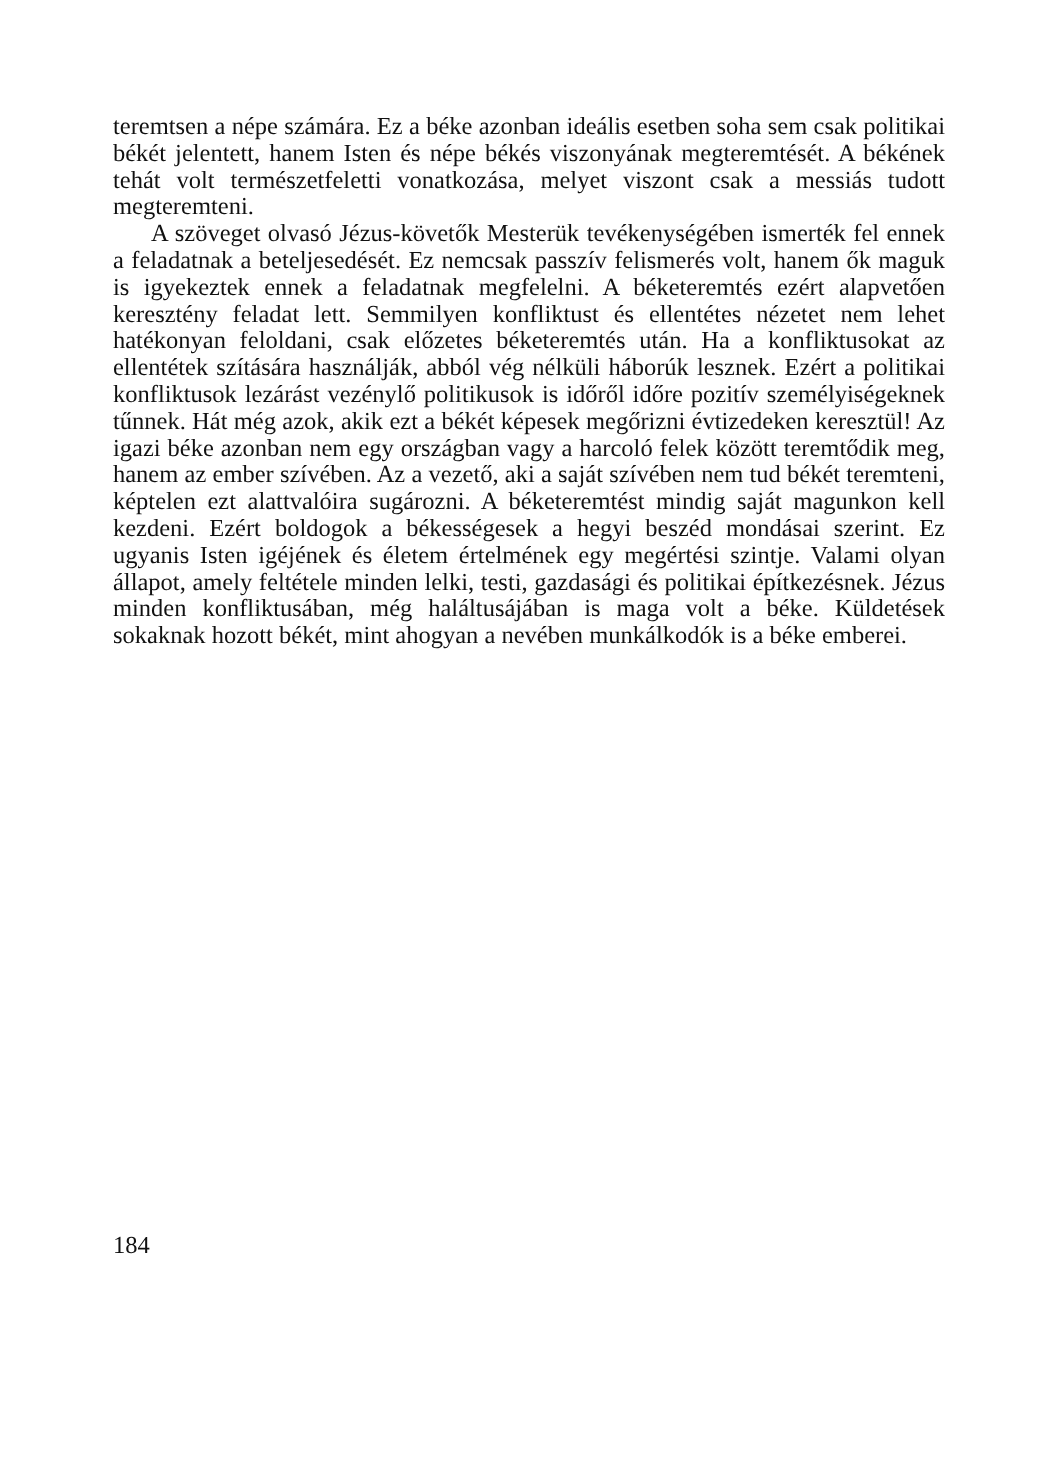teremtsen a népe számára. Ez a béke azonban ideális esetben soha sem csak politikai békét jelentett, hanem Isten és népe békés viszonyának megteremtését. A békének tehát volt természetfeletti vonatkozása, melyet viszont csak a messiás tudott megteremteni.
A szöveget olvasó Jézus-követők Mesterük tevékenységében ismerték fel ennek a feladatnak a beteljesedését. Ez nemcsak passzív felismerés volt, hanem ők maguk is igyekeztek ennek a feladatnak megfelelni. A béketeremtés ezért alapvetően keresztény feladat lett. Semmilyen konfliktust és ellentétes nézetet nem lehet hatékonyan feloldani, csak előzetes béketeremtés után. Ha a konfliktusokat az ellentétek szítására használják, abból vég nélküli háborúk lesznek. Ezért a politikai konfliktusok lezárást vezénylő politikusok is időről időre pozitív személyiségeknek tűnnek. Hát még azok, akik ezt a békét képesek megőrizni évtizedeken keresztül! Az igazi béke azonban nem egy országban vagy a harcoló felek között teremtődik meg, hanem az ember szívében. Az a vezető, aki a saját szívében nem tud békét teremteni, képtelen ezt alattvalóira sugározni. A béketeremtést mindig saját magunkon kell kezdeni. Ezért boldogok a békességesek a hegyi beszéd mondásai szerint. Ez ugyanis Isten igéjének és életem értelmének egy megértési szintje. Valami olyan állapot, amely feltétele minden lelki, testi, gazdasági és politikai építkezésnek. Jézus minden konfliktusában, még haláltusájában is maga volt a béke. Küldetések sokaknak hozott békét, mint ahogyan a nevében munkálkodók is a béke emberei.
184